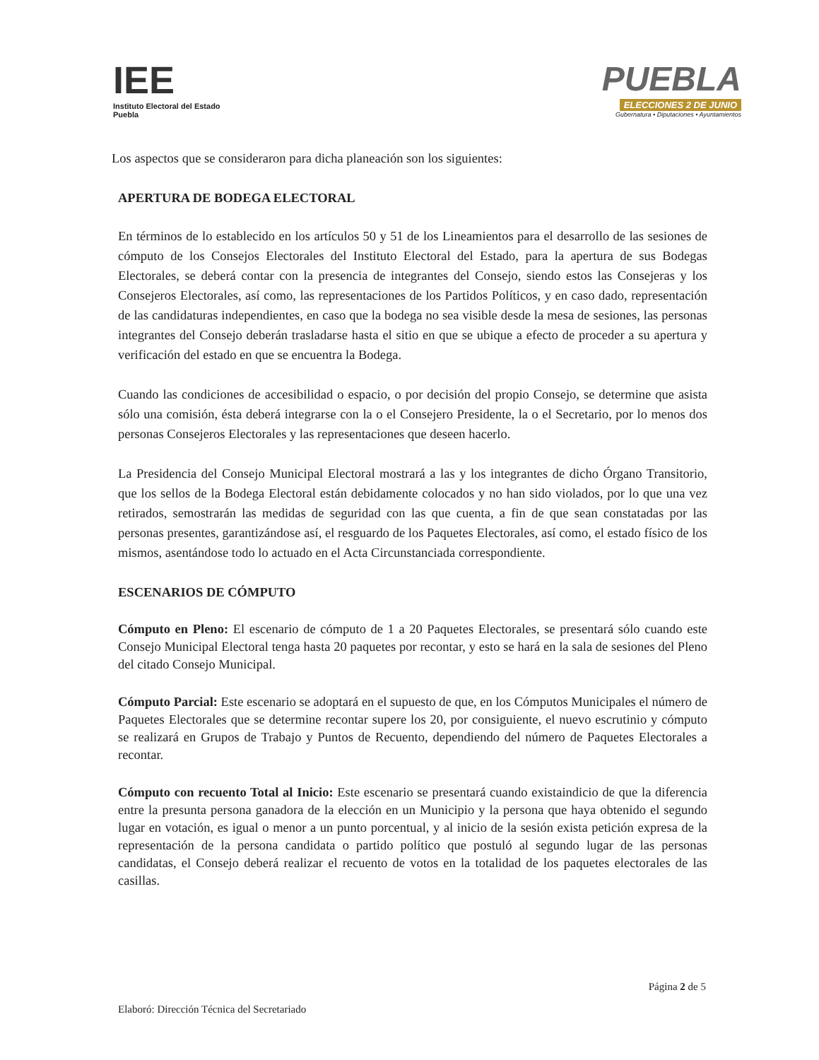IEE
Instituto Electoral del Estado
Puebla
PUEBLA
ELECCIONES 2 DE JUNIO
Gubernatura • Diputaciones • Ayuntamientos
Los aspectos que se consideraron para dicha planeación son los siguientes:
APERTURA DE BODEGA ELECTORAL
En términos de lo establecido en los artículos 50 y 51 de los Lineamientos para el desarrollo de las sesiones de cómputo de los Consejos Electorales del Instituto Electoral del Estado, para la apertura de sus Bodegas Electorales, se deberá contar con la presencia de integrantes del Consejo, siendo estos las Consejeras y los Consejeros Electorales, así como, las representaciones de los Partidos Políticos, y en caso dado, representación de las candidaturas independientes, en caso que la bodega no sea visible desde la mesa de sesiones, las personas integrantes del Consejo deberán trasladarse hasta el sitio en que se ubique a efecto de proceder a su apertura y verificación del estado en que se encuentra la Bodega.
Cuando las condiciones de accesibilidad o espacio, o por decisión del propio Consejo, se determine que asista sólo una comisión, ésta deberá integrarse con la o el Consejero Presidente, la o el Secretario, por lo menos dos personas Consejeros Electorales y las representaciones que deseen hacerlo.
La Presidencia del Consejo Municipal Electoral mostrará a las y los integrantes de dicho Órgano Transitorio, que los sellos de la Bodega Electoral están debidamente colocados y no han sido violados, por lo que una vez retirados, semostrarán las medidas de seguridad con las que cuenta, a fin de que sean constatadas por las personas presentes, garantizándose así, el resguardo de los Paquetes Electorales, así como, el estado físico de los mismos, asentándose todo lo actuado en el Acta Circunstanciada correspondiente.
ESCENARIOS DE CÓMPUTO
Cómputo en Pleno: El escenario de cómputo de 1 a 20 Paquetes Electorales, se presentará sólo cuando este Consejo Municipal Electoral tenga hasta 20 paquetes por recontar, y esto se hará en la sala de sesiones del Pleno del citado Consejo Municipal.
Cómputo Parcial: Este escenario se adoptará en el supuesto de que, en los Cómputos Municipales el número de Paquetes Electorales que se determine recontar supere los 20, por consiguiente, el nuevo escrutinio y cómputo se realizará en Grupos de Trabajo y Puntos de Recuento, dependiendo del número de Paquetes Electorales a recontar.
Cómputo con recuento Total al Inicio: Este escenario se presentará cuando existaindicio de que la diferencia entre la presunta persona ganadora de la elección en un Municipio y la persona que haya obtenido el segundo lugar en votación, es igual o menor a un punto porcentual, y al inicio de la sesión exista petición expresa de la representación de la persona candidata o partido político que postuló al segundo lugar de las personas candidatas, el Consejo deberá realizar el recuento de votos en la totalidad de los paquetes electorales de las casillas.
Página 2 de 5
Elaboró: Dirección Técnica del Secretariado